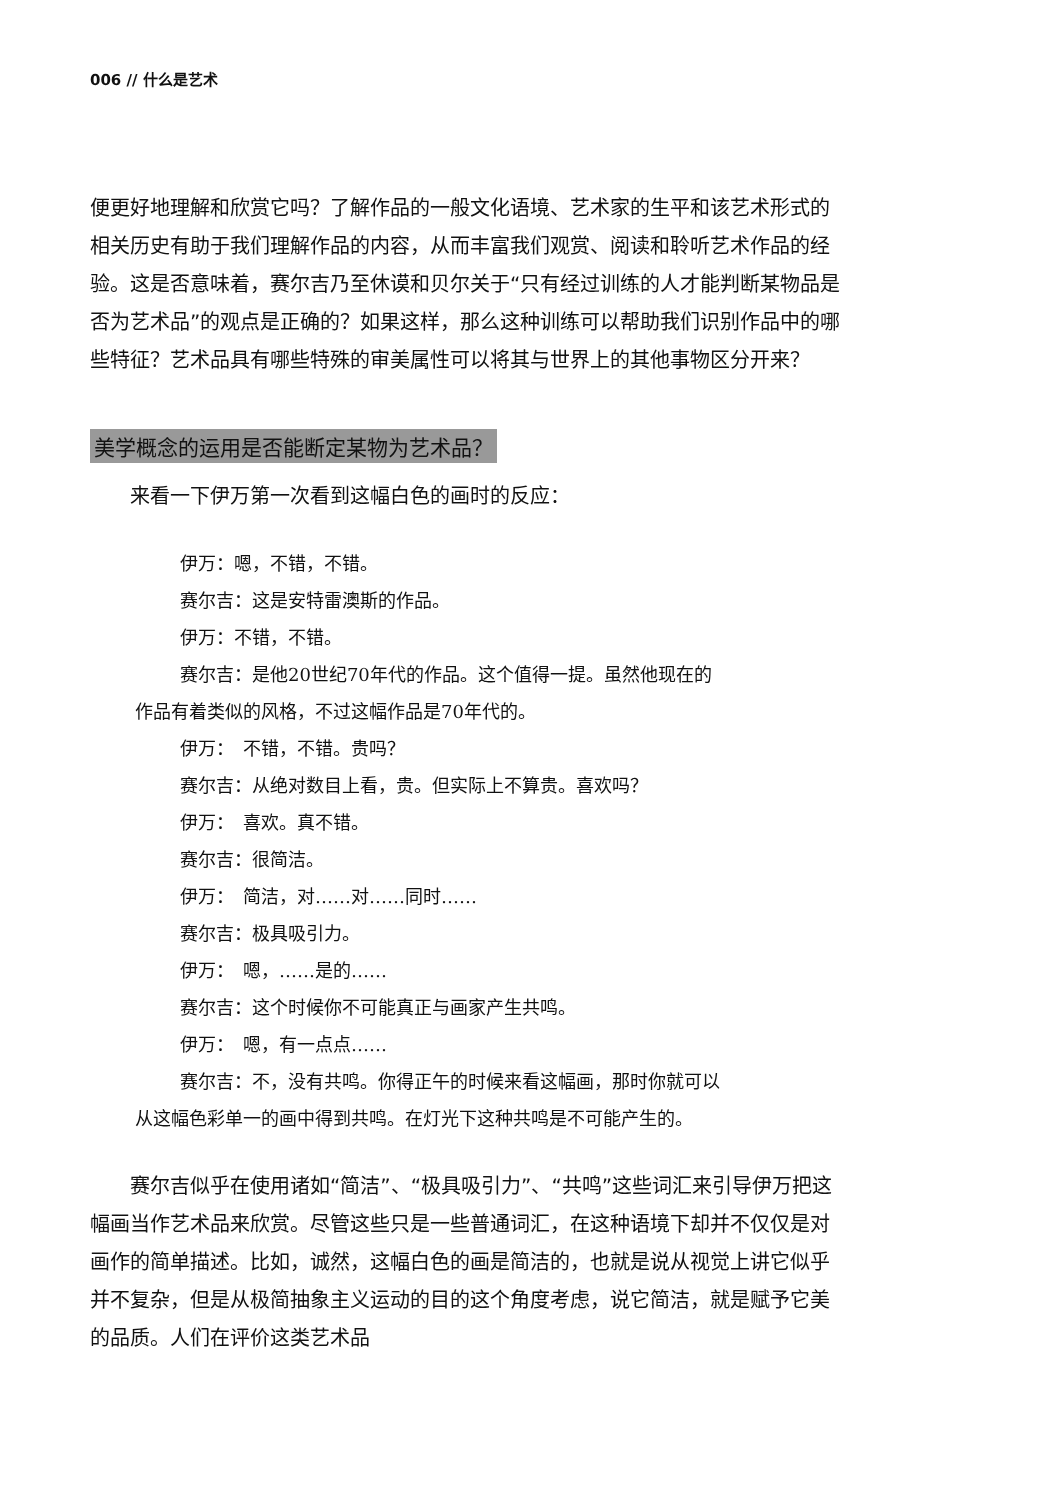006 // 什么是艺术
便更好地理解和欣赏它吗？了解作品的一般文化语境、艺术家的生平和该艺术形式的相关历史有助于我们理解作品的内容，从而丰富我们观赏、阅读和聆听艺术作品的经验。这是否意味着，赛尔吉乃至休谟和贝尔关于“只有经过训练的人才能判断某物品是否为艺术品”的观点是正确的？如果这样，那么这种训练可以帮助我们识别作品中的哪些特征？艺术品具有哪些特殊的审美属性可以将其与世界上的其他事物区分开来？
美学概念的运用是否能断定某物为艺术品？
来看一下伊万第一次看到这幅白色的画时的反应：
伊万：嗯，不错，不错。
赛尔吉：这是安特雷澳斯的作品。
伊万：不错，不错。
赛尔吉：是他20世纪70年代的作品。这个值得一提。虽然他现在的
作品有着类似的风格，不过这幅作品是70年代的。
伊万：　不错，不错。贵吗？
赛尔吉：从绝对数目上看，贵。但实际上不算贵。喜欢吗？
伊万：　喜欢。真不错。
赛尔吉：很简洁。
伊万：　简洁，对……对……同时……
赛尔吉：极具吸引力。
伊万：　嗯，……是的……
赛尔吉：这个时候你不可能真正与画家产生共鸣。
伊万：　嗯，有一点点……
赛尔吉：不，没有共鸣。你得正午的时候来看这幅画，那时你就可以
从这幅色彩单一的画中得到共鸣。在灯光下这种共鸣是不可能产生的。
赛尔吉似乎在使用诸如“简洁”、“极具吸引力”、“共鸣”这些词汇来引导伊万把这幅画当作艺术品来欣赏。尽管这些只是一些普通词汇，在这种语境下却并不仅仅是对画作的简单描述。比如，诚然，这幅白色的画是简洁的，也就是说从视觉上讲它似乎并不复杂，但是从极简抽象主义运动的目的这个角度考虑，说它简洁，就是赋予它美的品质。人们在评价这类艺术品